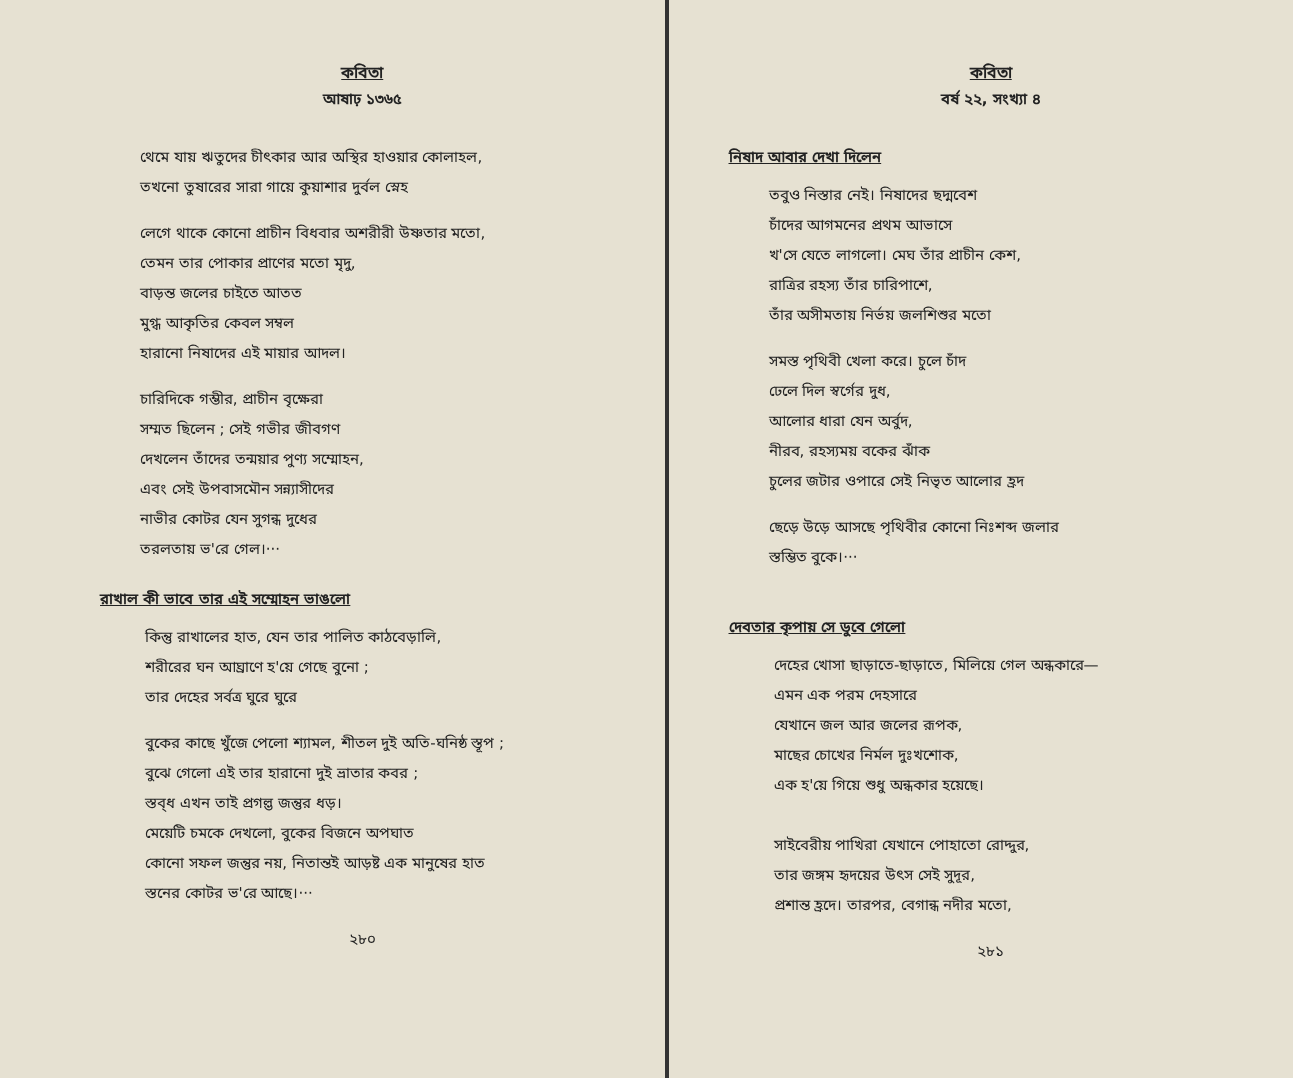কবিতা
আষাঢ় ১৩৬৫
থেমে যায় ঋতুদের চীৎকার আর অস্থির হাওয়ার কোলাহল,
তখনো তুষারের সারা গায়ে কুয়াশার দুর্বল স্নেহ
লেগে থাকে কোনো প্রাচীন বিধবার অশরীরী উষ্ণতার মতো,
তেমন তার পোকার প্রাণের মতো মৃদু,
বাড়ন্ত জলের চাইতে আতত
মুগ্ধ আকৃতির কেবল সম্বল
হারানো নিষাদের এই মায়ার আদল।
চারিদিকে গম্ভীর, প্রাচীন বৃক্ষেরা
সম্মত ছিলেন ; সেই গভীর জীবগণ
দেখলেন তাঁদের তন্ময়ার পুণ্য সম্মোহন,
এবং সেই উপবাসমৌন সন্ন্যাসীদের
নাভীর কোটর যেন সুগন্ধ দুধের
তরলতায় ভ'রে গেল।···
রাখাল কী ভাবে তার এই সম্মোহন ভাঙলো
কিন্তু রাখালের হাত, যেন তার পালিত কাঠবেড়ালি,
শরীরের ঘন আঘ্রাণে হ'য়ে গেছে বুনো ;
তার দেহের সর্বত্র ঘুরে ঘুরে
বুকের কাছে খুঁজে পেলো শ্যামল, শীতল দুই অতি-ঘনিষ্ঠ স্তূপ ;
বুঝে গেলো এই তার হারানো দুই ভ্রাতার কবর ;
স্তব্ধ এখন তাই প্রগল্ভ জন্তুর ধড়।
মেয়েটি চমকে দেখলো, বুকের বিজনে অপঘাত
কোনো সফল জন্তুর নয়, নিতান্তই আড়ষ্ট এক মানুষের হাত
স্তনের কোটর ভ'রে আছে।···
২৮০
কবিতা
বর্ষ ২২, সংখ্যা ৪
নিষাদ আবার দেখা দিলেন
তবুও নিস্তার নেই। নিষাদের ছদ্মবেশ
চাঁদের আগমনের প্রথম আভাসে
খ'সে যেতে লাগলো। মেঘ তাঁর প্রাচীন কেশ,
রাত্রির রহস্য তাঁর চারিপাশে,
তাঁর অসীমতায় নির্ভয় জলশিশুর মতো
সমস্ত পৃথিবী খেলা করে। চুলে চাঁদ
ঢেলে দিল স্বর্গের দুধ,
আলোর ধারা যেন অর্বুদ,
নীরব, রহস্যময় বকের ঝাঁক
চুলের জটার ওপারে সেই নিভৃত আলোর হ্রদ
ছেড়ে উড়ে আসছে পৃথিবীর কোনো নিঃশব্দ জলার
স্তম্ভিত বুকে।···
দেবতার কৃপায় সে ডুবে গেলো
দেহের খোসা ছাড়াতে-ছাড়াতে, মিলিয়ে গেল অন্ধকারে—
এমন এক পরম দেহসারে
যেখানে জল আর জলের রূপক,
মাছের চোখের নির্মল দুঃখশোক,
এক হ'য়ে গিয়ে শুধু অন্ধকার হয়েছে।
সাইবেরীয় পাখিরা যেখানে পোহাতো রোদ্দুর,
তার জঙ্গম হৃদয়ের উৎস সেই সুদূর,
প্রশান্ত হ্রদে। তারপর, বেগান্ধ নদীর মতো,
২৮১